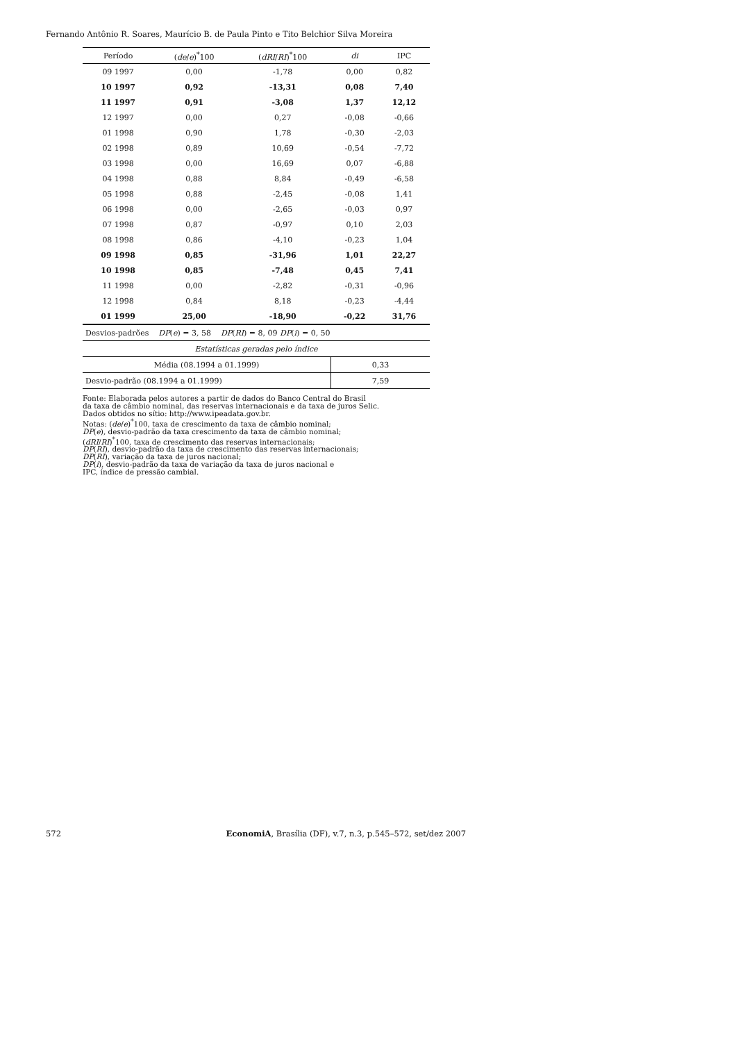Fernando Antônio R. Soares, Maurício B. de Paula Pinto e Tito Belchior Silva Moreira
| Período | ( de / e )<sup>*</sup>100 | ( dRI / RI )<sup>*</sup>100 | di | IPC |
| --- | --- | --- | --- | --- |
| 09 1997 | 0,00 | -1,78 | 0,00 | 0,82 |
| 10 1997 | 0,92 | -13,31 | 0,08 | 7,40 |
| 11 1997 | 0,91 | -3,08 | 1,37 | 12,12 |
| 12 1997 | 0,00 | 0,27 | -0,08 | -0,66 |
| 01 1998 | 0,90 | 1,78 | -0,30 | -2,03 |
| 02 1998 | 0,89 | 10,69 | -0,54 | -7,72 |
| 03 1998 | 0,00 | 16,69 | 0,07 | -6,88 |
| 04 1998 | 0,88 | 8,84 | -0,49 | -6,58 |
| 05 1998 | 0,88 | -2,45 | -0,08 | 1,41 |
| 06 1998 | 0,00 | -2,65 | -0,03 | 0,97 |
| 07 1998 | 0,87 | -0,97 | 0,10 | 2,03 |
| 08 1998 | 0,86 | -4,10 | -0,23 | 1,04 |
| 09 1998 | 0,85 | -31,96 | 1,01 | 22,27 |
| 10 1998 | 0,85 | -7,48 | 0,45 | 7,41 |
| 11 1998 | 0,00 | -2,82 | -0,31 | -0,96 |
| 12 1998 | 0,84 | 8,18 | -0,23 | -4,44 |
| 01 1999 | 25,00 | -18,90 | -0,22 | 31,76 |
| Desvios-padrões DP ( e ) = 3, 58 DP ( RI ) = 8, 09 DP ( i ) = 0, 50 | | | | |
| Estatísticas geradas pelo índice | | | | |
| Média (08.1994 a 01.1999) | | | 0,33 | |
| Desvio-padrão (08.1994 a 01.1999) | | | 7,59 | |
Fonte: Elaborada pelos autores a partir de dados do Banco Central do Brasil
da taxa de câmbio nominal, das reservas internacionais e da taxa de juros Selic.
Dados obtidos no sítio: http://www.ipeadata.gov.br.
Notas: (de/e)<sup>*</sup>100, taxa de crescimento da taxa de câmbio nominal;
DP(e), desvio-padrão da taxa crescimento da taxa de câmbio nominal;
(dRI/RI)<sup>*</sup>100, taxa de crescimento das reservas internacionais;
DP(RI), desvio-padrão da taxa de crescimento das reservas internacionais;
DP(RI), variação da taxa de juros nacional;
DP(i), desvio-padrão da taxa de variação da taxa de juros nacional e
IPC, índice de pressão cambial.
572 EconomiA, Brasília (DF), v.7, n.3, p.545–572, set/dez 2007